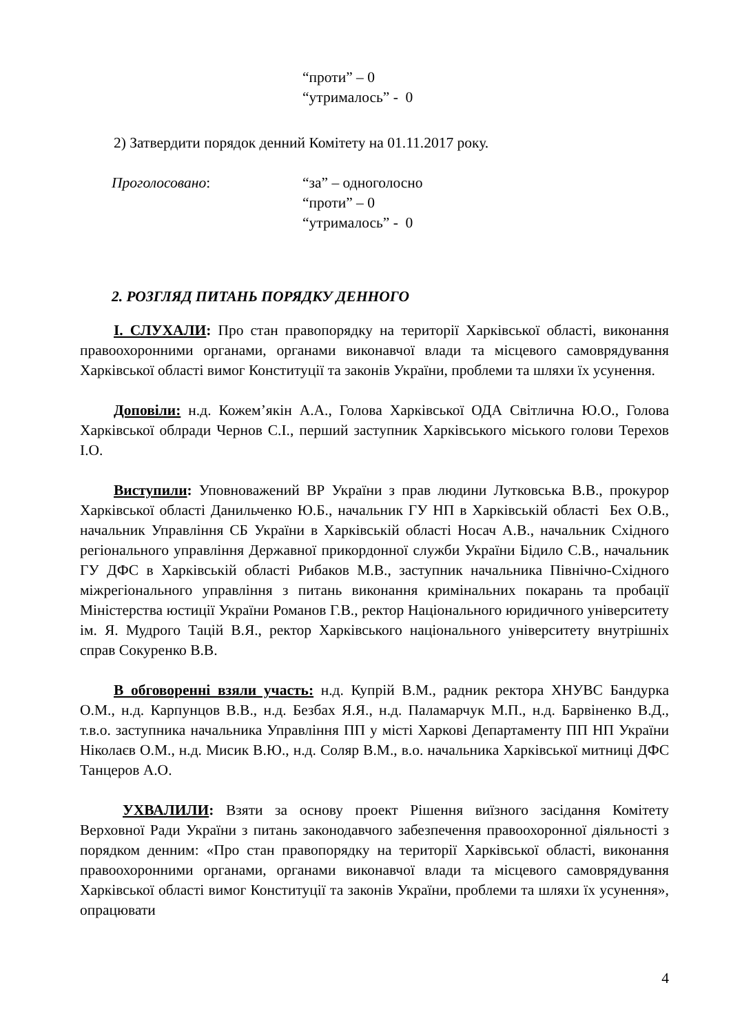“проти” – 0
“утрималось” - 0
2) Затвердити порядок денний Комітету на 01.11.2017 року.
Проголосовано: “за” – одноголосно
“проти” – 0
“утрималось” - 0
2. РОЗГЛЯД ПИТАНЬ ПОРЯДКУ ДЕННОГО
І. СЛУХАЛИ: Про стан правопорядку на території Харківської області, виконання правоохоронними органами, органами виконавчої влади та місцевого самоврядування Харківської області вимог Конституції та законів України, проблеми та шляхи їх усунення.
Доповіли: н.д. Кожем’якін А.А., Голова Харківської ОДА Світлична Ю.О., Голова Харківської облради Чернов С.І., перший заступник Харківського міського голови Терехов І.О.
Виступили: Уповноважений ВР України з прав людини Лутковська В.В., прокурор Харківської області Данильченко Ю.Б., начальник ГУ НП в Харківській області Бех О.В., начальник Управління СБ України в Харківській області Носач А.В., начальник Східного регіонального управління Державної прикордонної служби України Бідило С.В., начальник ГУ ДФС в Харківській області Рибаков М.В., заступник начальника Північно-Східного міжрегіонального управління з питань виконання кримінальних покарань та пробації Міністерства юстиції України Романов Г.В., ректор Національного юридичного університету ім. Я. Мудрого Тацій В.Я., ректор Харківського національного університету внутрішніх справ Сокуренко В.В.
В обговоренні взяли участь: н.д. Купрій В.М., радник ректора ХНУВС Бандурка О.М., н.д. Карпунцов В.В., н.д. Безбах Я.Я., н.д. Паламарчук М.П., н.д. Барвіненко В.Д., т.в.о. заступника начальника Управління ПП у місті Харкові Департаменту ПП НП України Ніколаєв О.М., н.д. Мисик В.Ю., н.д. Соляр В.М., в.о. начальника Харківської митниці ДФС Танцеров А.О.
УХВАЛИЛИ: Взяти за основу проект Рішення виїзного засідання Комітету Верховної Ради України з питань законодавчого забезпечення правоохоронної діяльності з порядком денним: «Про стан правопорядку на території Харківської області, виконання правоохоронними органами, органами виконавчої влади та місцевого самоврядування Харківської області вимог Конституції та законів України, проблеми та шляхи їх усунення», опрацювати
4